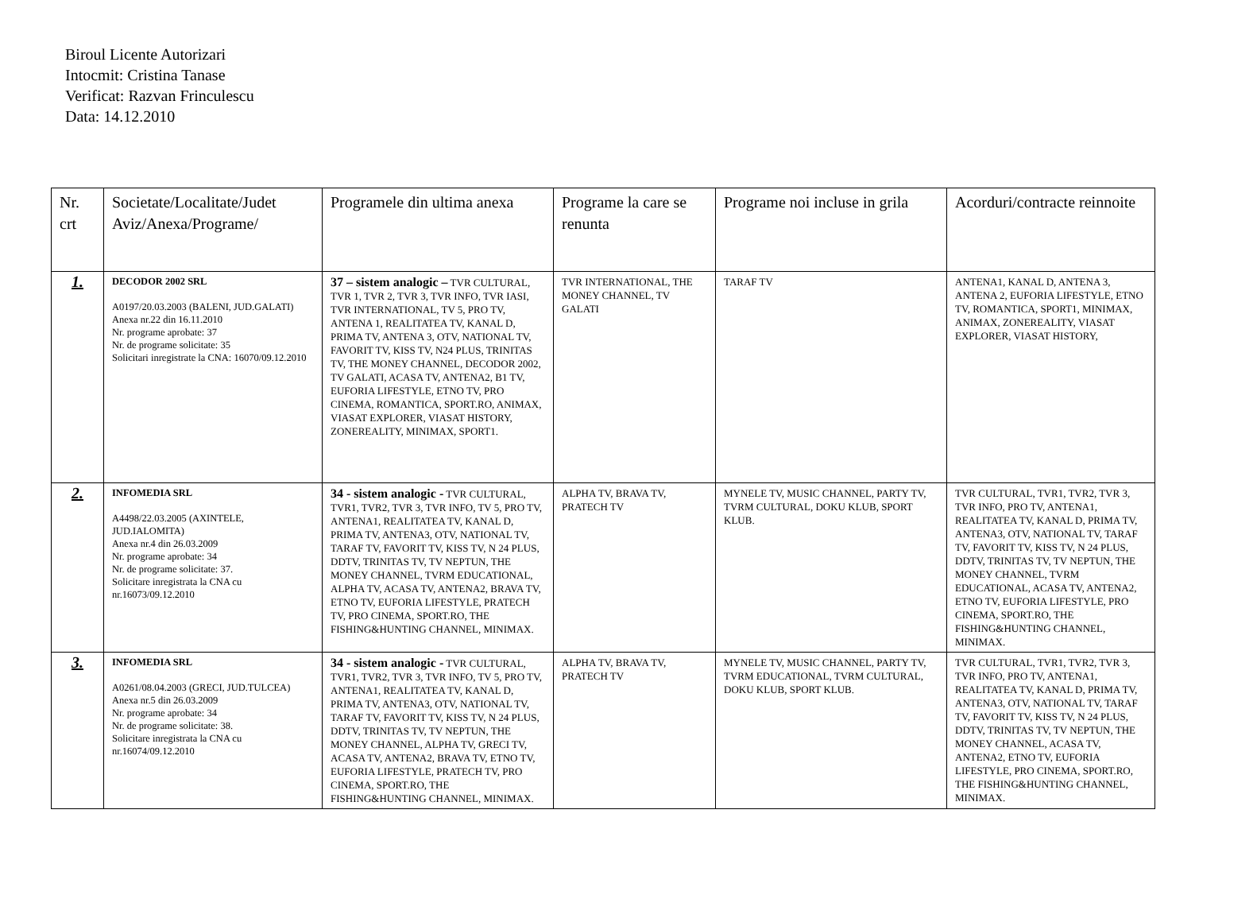Biroul Licente Autorizari
Intocmit: Cristina Tanase
Verificat: Razvan Frinculescu
Data: 14.12.2010
| Nr. crt | Societate/Localitate/Judet Aviz/Anexa/Programe/ | Programele din ultima anexa | Programe la care se renunta | Programe noi incluse in grila | Acorduri/contracte reinnoite |
| --- | --- | --- | --- | --- | --- |
| 1. | DECODOR 2002 SRL A0197/20.03.2003 (BALENI, JUD.GALATI) Anexa nr.22 din 16.11.2010 Nr. programe aprobate: 37 Nr. de programe solicitate: 35 Solicitari inregistrate la CNA: 16070/09.12.2010 | 37 – sistem analogic – TVR CULTURAL, TVR 1, TVR 2, TVR 3, TVR INFO, TVR IASI, TVR INTERNATIONAL, TV 5, PRO TV, ANTENA 1, REALITATEA TV, KANAL D, PRIMA TV, ANTENA 3, OTV, NATIONAL TV, FAVORIT TV, KISS TV, N24 PLUS, TRINITAS TV, THE MONEY CHANNEL, DECODOR 2002, TV GALATI, ACASA TV, ANTENA2, B1 TV, EUFORIA LIFESTYLE, ETNO TV, PRO CINEMA, ROMANTICA, SPORT.RO, ANIMAX, VIASAT EXPLORER, VIASAT HISTORY, ZONEREALITY, MINIMAX, SPORT1. | TVR INTERNATIONAL, THE MONEY CHANNEL, TV GALATI | TARAF TV | ANTENA1, KANAL D, ANTENA 3, ANTENA 2, EUFORIA LIFESTYLE, ETNO TV, ROMANTICA, SPORT1, MINIMAX, ANIMAX, ZONEREALITY, VIASAT EXPLORER, VIASAT HISTORY, |
| 2. | INFOMEDIA SRL A4498/22.03.2005 (AXINTELE, JUD.IALOMITA) Anexa nr.4 din 26.03.2009 Nr. programe aprobate: 34 Nr. de programe solicitate: 37. Solicitare inregistrata la CNA cu nr.16073/09.12.2010 | 34 - sistem analogic - TVR CULTURAL, TVR1, TVR2, TVR 3, TVR INFO, TV 5, PRO TV, ANTENA1, REALITATEA TV, KANAL D, PRIMA TV, ANTENA3, OTV, NATIONAL TV, TARAF TV, FAVORIT TV, KISS TV, N 24 PLUS, DDTV, TRINITAS TV, TV NEPTUN, THE MONEY CHANNEL, TVRM EDUCATIONAL, ALPHA TV, ACASA TV, ANTENA2, BRAVA TV, ETNO TV, EUFORIA LIFESTYLE, PRATECH TV, PRO CINEMA, SPORT.RO, THE FISHING&HUNTING CHANNEL, MINIMAX. | ALPHA TV, BRAVA TV, PRATECH TV | MYNELE TV, MUSIC CHANNEL, PARTY TV, TVRM CULTURAL, DOKU KLUB, SPORT KLUB. | TVR CULTURAL, TVR1, TVR2, TVR 3, TVR INFO, PRO TV, ANTENA1, REALITATEA TV, KANAL D, PRIMA TV, ANTENA3, OTV, NATIONAL TV, TARAF TV, FAVORIT TV, KISS TV, N 24 PLUS, DDTV, TRINITAS TV, TV NEPTUN, THE MONEY CHANNEL, TVRM EDUCATIONAL, ACASA TV, ANTENA2, ETNO TV, EUFORIA LIFESTYLE, PRO CINEMA, SPORT.RO, THE FISHING&HUNTING CHANNEL, MINIMAX. |
| 3. | INFOMEDIA SRL A0261/08.04.2003 (GRECI, JUD.TULCEA) Anexa nr.5 din 26.03.2009 Nr. programe aprobate: 34 Nr. de programe solicitate: 38. Solicitare inregistrata la CNA cu nr.16074/09.12.2010 | 34 - sistem analogic - TVR CULTURAL, TVR1, TVR2, TVR 3, TVR INFO, TV 5, PRO TV, ANTENA1, REALITATEA TV, KANAL D, PRIMA TV, ANTENA3, OTV, NATIONAL TV, TARAF TV, FAVORIT TV, KISS TV, N 24 PLUS, DDTV, TRINITAS TV, TV NEPTUN, THE MONEY CHANNEL, ALPHA TV, GRECI TV, ACASA TV, ANTENA2, BRAVA TV, ETNO TV, EUFORIA LIFESTYLE, PRATECH TV, PRO CINEMA, SPORT.RO, THE FISHING&HUNTING CHANNEL, MINIMAX. | ALPHA TV, BRAVA TV, PRATECH TV | MYNELE TV, MUSIC CHANNEL, PARTY TV, TVRM EDUCATIONAL, TVRM CULTURAL, DOKU KLUB, SPORT KLUB. | TVR CULTURAL, TVR1, TVR2, TVR 3, TVR INFO, PRO TV, ANTENA1, REALITATEA TV, KANAL D, PRIMA TV, ANTENA3, OTV, NATIONAL TV, TARAF TV, FAVORIT TV, KISS TV, N 24 PLUS, DDTV, TRINITAS TV, TV NEPTUN, THE MONEY CHANNEL, ACASA TV, ANTENA2, ETNO TV, EUFORIA LIFESTYLE, PRO CINEMA, SPORT.RO, THE FISHING&HUNTING CHANNEL, MINIMAX. |